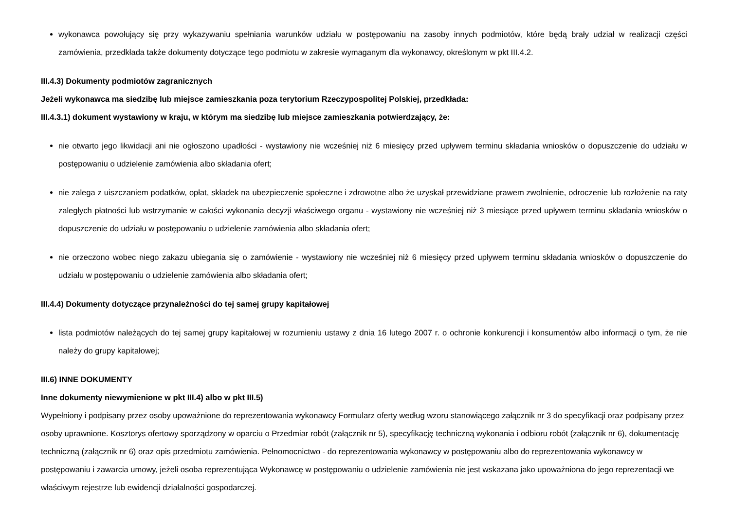wykonawca powołujący się przy wykazywaniu spełniania warunków udziału w postępowaniu na zasoby innych podmiotów, które będą brały udział w realizacji części zamówienia, przedkłada także dokumenty dotyczące tego podmiotu w zakresie wymaganym dla wykonawcy, określonym w pkt III.4.2.
III.4.3) Dokumenty podmiotów zagranicznych
Jeżeli wykonawca ma siedzibę lub miejsce zamieszkania poza terytorium Rzeczypospolitej Polskiej, przedkłada:
III.4.3.1) dokument wystawiony w kraju, w którym ma siedzibę lub miejsce zamieszkania potwierdzający, że:
nie otwarto jego likwidacji ani nie ogłoszono upadłości - wystawiony nie wcześniej niż 6 miesięcy przed upływem terminu składania wniosków o dopuszczenie do udziału w postępowaniu o udzielenie zamówienia albo składania ofert;
nie zalega z uiszczaniem podatków, opłat, składek na ubezpieczenie społeczne i zdrowotne albo że uzyskał przewidziane prawem zwolnienie, odroczenie lub rozłożenie na raty zaległych płatności lub wstrzymanie w całości wykonania decyzji właściwego organu - wystawiony nie wcześniej niż 3 miesiące przed upływem terminu składania wniosków o dopuszczenie do udziału w postępowaniu o udzielenie zamówienia albo składania ofert;
nie orzeczono wobec niego zakazu ubiegania się o zamówienie - wystawiony nie wcześniej niż 6 miesięcy przed upływem terminu składania wniosków o dopuszczenie do udziału w postępowaniu o udzielenie zamówienia albo składania ofert;
III.4.4) Dokumenty dotyczące przynależności do tej samej grupy kapitałowej
lista podmiotów należących do tej samej grupy kapitałowej w rozumieniu ustawy z dnia 16 lutego 2007 r. o ochronie konkurencji i konsumentów albo informacji o tym, że nie należy do grupy kapitałowej;
III.6) INNE DOKUMENTY
Inne dokumenty niewymienione w pkt III.4) albo w pkt III.5)
Wypełniony i podpisany przez osoby upoważnione do reprezentowania wykonawcy Formularz oferty według wzoru stanowiącego załącznik nr 3 do specyfikacji oraz podpisany przez osoby uprawnione. Kosztorys ofertowy sporządzony w oparciu o Przedmiar robót (załącznik nr 5), specyfikację techniczną wykonania i odbioru robót (załącznik nr 6), dokumentację techniczną (załącznik nr 6) oraz opis przedmiotu zamówienia. Pełnomocnictwo - do reprezentowania wykonawcy w postępowaniu albo do reprezentowania wykonawcy w postępowaniu i zawarcia umowy, jeżeli osoba reprezentująca Wykonawcę w postępowaniu o udzielenie zamówienia nie jest wskazana jako upoważniona do jego reprezentacji we właściwym rejestrze lub ewidencji działalności gospodarczej.